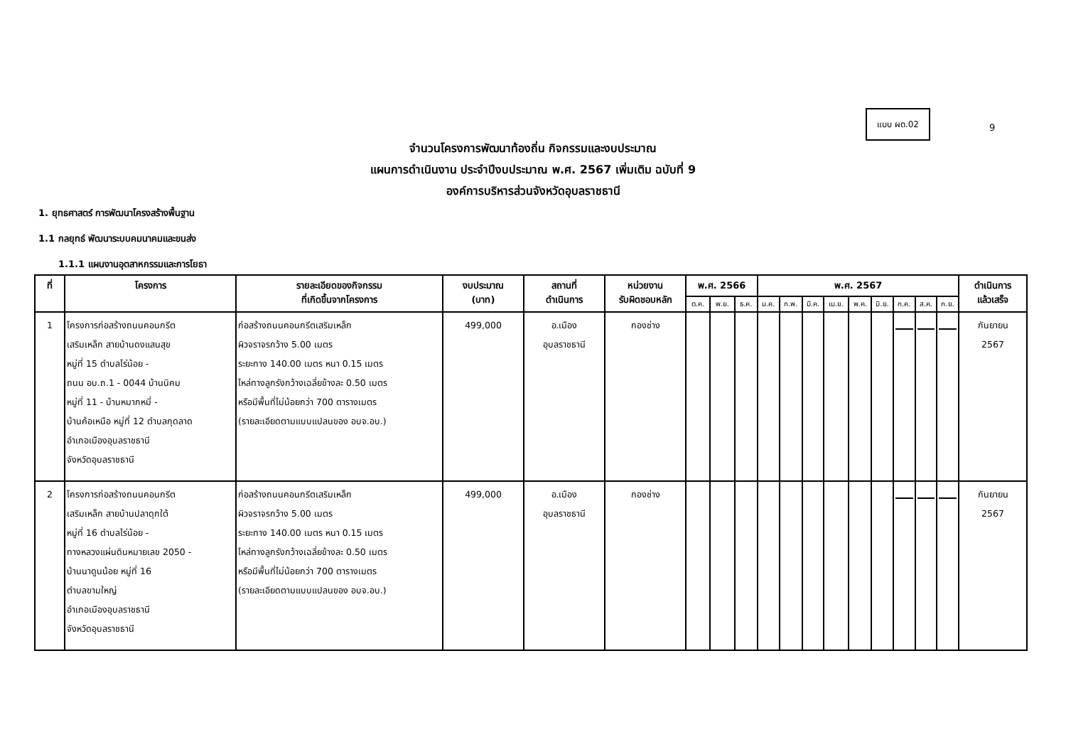แบบ ผด.02
9
จำนวนโครงการพัฒนาท้องถิ่น กิจกรรมและงบประมาณ
แผนการดำเนินงาน ประจำปีงบประมาณ พ.ศ. 2567 เพิ่มเติม ฉบับที่ 9
องค์การบริหารส่วนจังหวัดอุบลราชธานี
1. ยุทธศาสตร์ การพัฒนาโครงสร้างพื้นฐาน
1.1 กลยุทธ์ พัฒนาระบบคมนาคมและขนส่ง
1.1.1 แผนงานอุตสาหกรรมและการโยธา
| ที่ | โครงการ | รายละเอียดของกิจกรรม ที่เกิดขึ้นจากโครงการ | งบประมาณ (บาท) | สถานที่ ดำเนินการ | หน่วยงาน รับผิดชอบหลัก | พ.ศ. 2566 | | | พ.ศ. 2567 | | | | | | | | | ดำเนินการ แล้วเสร็จ |
| --- | --- | --- | --- | --- | --- | --- | --- | --- | --- | --- | --- | --- | --- | --- | --- | --- | --- | --- |
| | | | | | | ต.ค. | พ.ย. | ธ.ค. | ม.ค. | ก.พ. | มี.ค. | เม.ย. | พ.ค. | มิ.ย. | ก.ค. | ส.ค. | ก.ย. | |
| 1 | โครงการก่อสร้างถนนคอนกรีต เสริมเหล็ก สายบ้านดงแสนสุข หมู่ที่ 15 ตำบลไร่น้อย - ถนน อบ.ถ.1 - 0044 บ้านนิคม หมู่ที่ 11 - บ้านหมากหมี่ - บ้านค้อเหนือ หมู่ที่ 12 ตำบลกุดลาด อำเภอเมืองอุบลราชธานี จังหวัดอุบลราชธานี | ก่อสร้างถนนคอนกรีตเสริมเหล็ก ผิวจราจรกว้าง 5.00 เมตร ระยะทาง 140.00 เมตร หนา 0.15 เมตร ไหล่ทางลูกรังกว้างเฉลี่ยข้างละ 0.50 เมตร หรือมีพื้นที่ไม่น้อยกว่า 700 ตารางเมตร (รายละเอียดตามแบบแปลนของ อบจ.อบ.) | 499,000 | อ.เมือง อุบลราชธานี | กองช่าง | | | | | | | | | | | | | กันยายน 2567 |
| 2 | โครงการก่อสร้างถนนคอนกรีต เสริมเหล็ก สายบ้านปลาดุกใต้ หมู่ที่ 16 ตำบลไร่น้อย - ทางหลวงแผ่นดินหมายเลข 2050 - บ้านนาดูนน้อย หมู่ที่ 16 ตำบลขามใหญ่ อำเภอเมืองอุบลราชธานี จังหวัดอุบลราชธานี | ก่อสร้างถนนคอนกรีตเสริมเหล็ก ผิวจราจรกว้าง 5.00 เมตร ระยะทาง 140.00 เมตร หนา 0.15 เมตร ไหล่ทางลูกรังกว้างเฉลี่ยข้างละ 0.50 เมตร หรือมีพื้นที่ไม่น้อยกว่า 700 ตารางเมตร (รายละเอียดตามแบบแปลนของ อบจ.อบ.) | 499,000 | อ.เมือง อุบลราชธานี | กองช่าง | | | | | | | | | | | | | กันยายน 2567 |